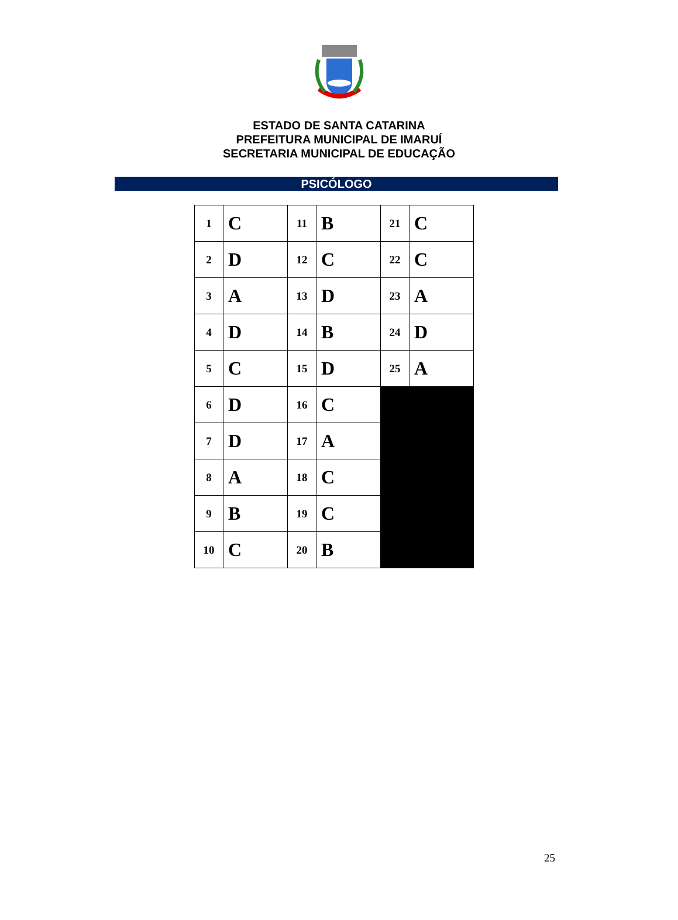ESTADO DE SANTA CATARINA
PREFEITURA MUNICIPAL DE IMARUÍ
SECRETARIA MUNICIPAL DE EDUCAÇÃO
PSICÓLOGO
| 1 | C | 11 | B | 21 | C |
| 2 | D | 12 | C | 22 | C |
| 3 | A | 13 | D | 23 | A |
| 4 | D | 14 | B | 24 | D |
| 5 | C | 15 | D | 25 | A |
| 6 | D | 16 | C | | |
| 7 | D | 17 | A | | |
| 8 | A | 18 | C | | |
| 9 | B | 19 | C | | |
| 10 | C | 20 | B | | |
25